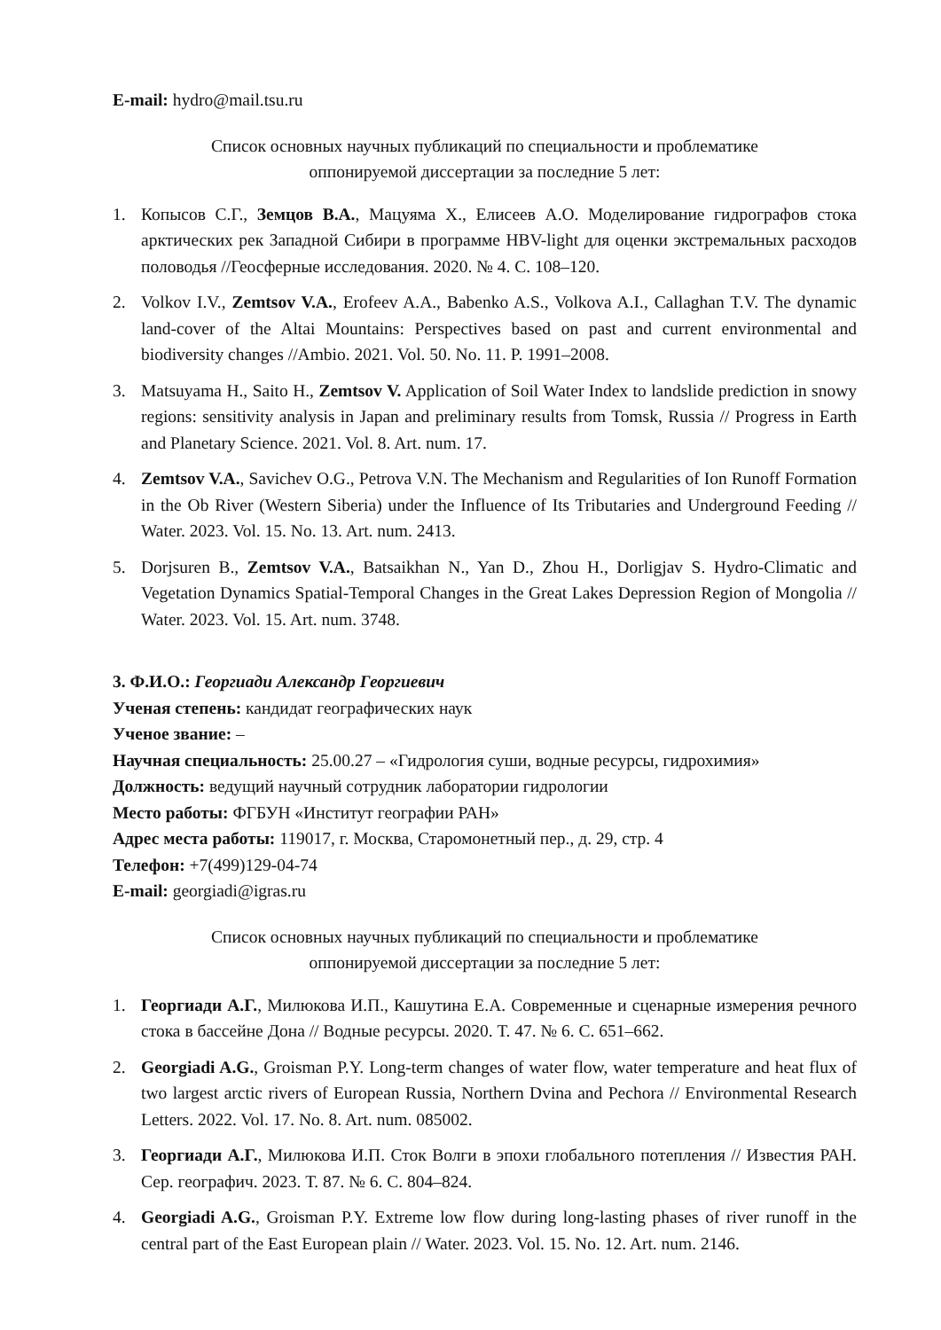E-mail: hydro@mail.tsu.ru
Список основных научных публикаций по специальности и проблематике
оппонируемой диссертации за последние 5 лет:
1. Копысов С.Г., Земцов В.А., Мацуяма Х., Елисеев А.О. Моделирование гидрографов стока арктических рек Западной Сибири в программе HBV-light для оценки экстремальных расходов половодья //Геосферные исследования. 2020. № 4. С. 108–120.
2. Volkov I.V., Zemtsov V.A., Erofeev A.A., Babenko A.S., Volkova A.I., Callaghan T.V. The dynamic land-cover of the Altai Mountains: Perspectives based on past and current environmental and biodiversity changes //Ambio. 2021. Vol. 50. No. 11. P. 1991–2008.
3. Matsuyama H., Saito H., Zemtsov V. Application of Soil Water Index to landslide prediction in snowy regions: sensitivity analysis in Japan and preliminary results from Tomsk, Russia // Progress in Earth and Planetary Science. 2021. Vol. 8. Art. num. 17.
4. Zemtsov V.A., Savichev O.G., Petrova V.N. The Mechanism and Regularities of Ion Runoff Formation in the Ob River (Western Siberia) under the Influence of Its Tributaries and Underground Feeding // Water. 2023. Vol. 15. No. 13. Art. num. 2413.
5. Dorjsuren B., Zemtsov V.A., Batsaikhan N., Yan D., Zhou H., Dorligjav S. Hydro-Climatic and Vegetation Dynamics Spatial-Temporal Changes in the Great Lakes Depression Region of Mongolia // Water. 2023. Vol. 15. Art. num. 3748.
3. Ф.И.О.: Георгиади Александр Георгиевич
Ученая степень: кандидат географических наук
Ученое звание: –
Научная специальность: 25.00.27 – «Гидрология суши, водные ресурсы, гидрохимия»
Должность: ведущий научный сотрудник лаборатории гидрологии
Место работы: ФГБУН «Институт географии РАН»
Адрес места работы: 119017, г. Москва, Старомонетный пер., д. 29, стр. 4
Телефон: +7(499)129-04-74
E-mail: georgiadi@igras.ru
Список основных научных публикаций по специальности и проблематике
оппонируемой диссертации за последние 5 лет:
1. Георгиади А.Г., Милюкова И.П., Кашутина Е.А. Современные и сценарные измерения речного стока в бассейне Дона // Водные ресурсы. 2020. Т. 47. № 6. С. 651–662.
2. Georgiadi A.G., Groisman P.Y. Long-term changes of water flow, water temperature and heat flux of two largest arctic rivers of European Russia, Northern Dvina and Pechora // Environmental Research Letters. 2022. Vol. 17. No. 8. Art. num. 085002.
3. Георгиади А.Г., Милюкова И.П. Сток Волги в эпохи глобального потепления // Известия РАН. Сер. географич. 2023. Т. 87. № 6. С. 804–824.
4. Georgiadi A.G., Groisman P.Y. Extreme low flow during long-lasting phases of river runoff in the central part of the East European plain // Water. 2023. Vol. 15. No. 12. Art. num. 2146.